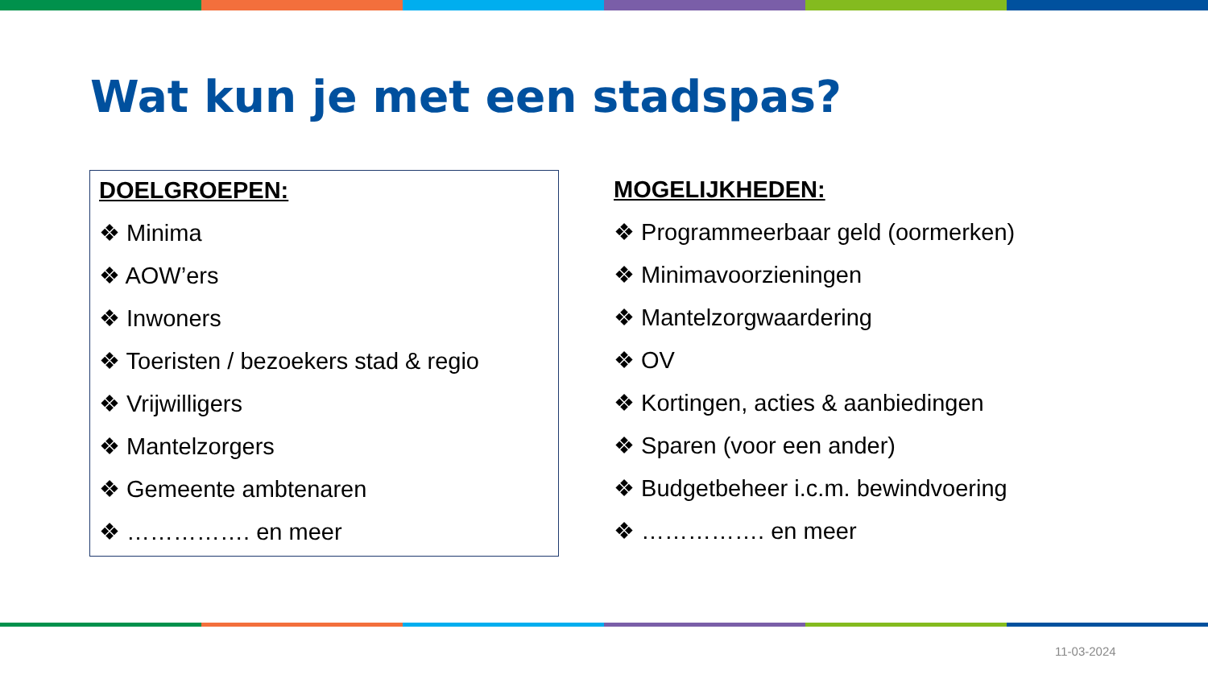Wat kun je met een stadspas?
DOELGROEPEN:
❖ Minima
❖ AOW’ers
❖ Inwoners
❖ Toeristen / bezoekers stad & regio
❖ Vrijwilligers
❖ Mantelzorgers
❖ Gemeente ambtenaren
❖ ……………. en meer
MOGELIJKHEDEN:
❖ Programmeerbaar geld (oormerken)
❖ Minimavoorzieningen
❖ Mantelzorgwaardering
❖ OV
❖ Kortingen, acties & aanbiedingen
❖ Sparen (voor een ander)
❖ Budgetbeheer i.c.m. bewindvoering
❖ ……………. en meer
11-03-2024